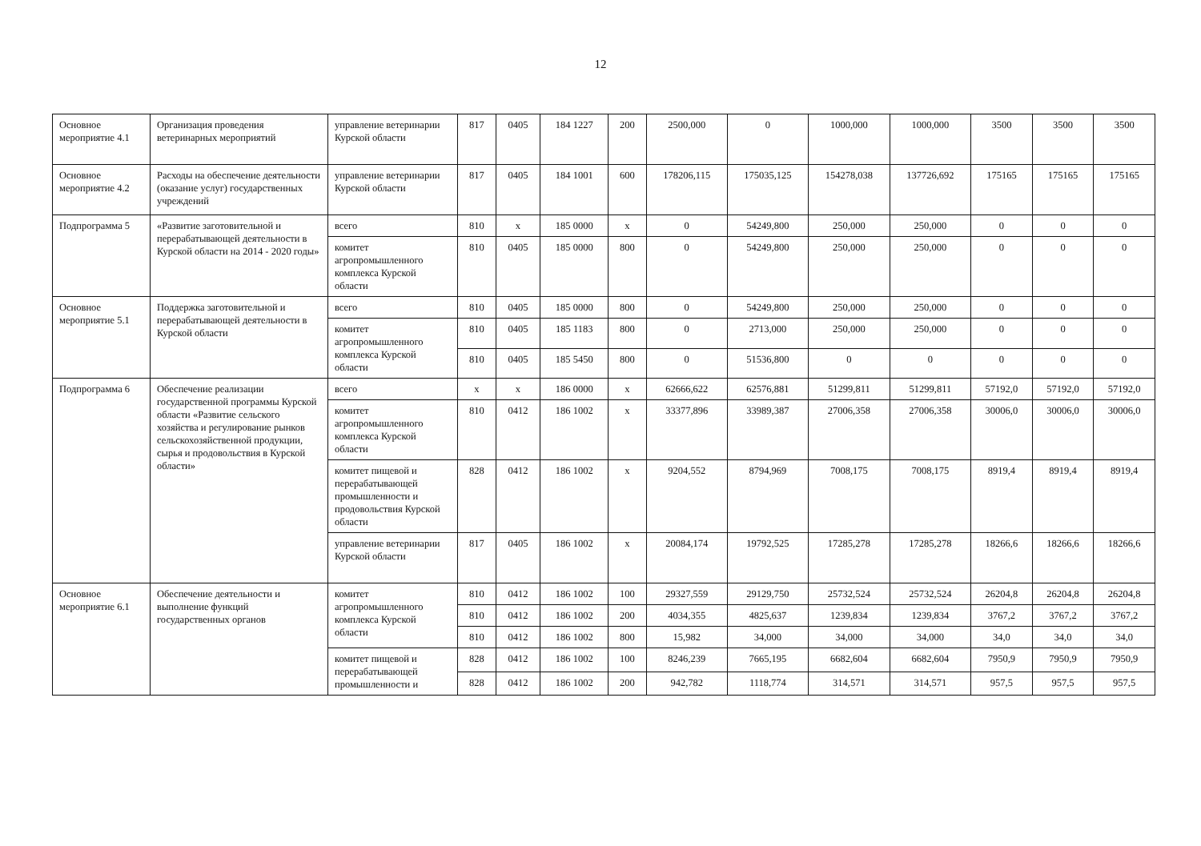12
| Основное мероприятие 4.1 | Организация проведения ветеринарных мероприятий | управление ветеринарии Курской области | 817 | 0405 | 184 1227 | 200 | 2500,000 | 0 | 1000,000 | 1000,000 | 3500 | 3500 | 3500 |
| Основное мероприятие 4.2 | Расходы на обеспечение деятельности (оказание услуг) государственных учреждений | управление ветеринарии Курской области | 817 | 0405 | 184 1001 | 600 | 178206,115 | 175035,125 | 154278,038 | 137726,692 | 175165 | 175165 | 175165 |
| Подпрограмма 5 | «Развитие заготовительной и перерабатывающей деятельности в Курской области на 2014 - 2020 годы» | всего | 810 | x | 185 0000 | x | 0 | 54249,800 | 250,000 | 250,000 | 0 | 0 | 0 |
| | | комитет агропромышленного комплекса Курской области | 810 | 0405 | 185 0000 | 800 | 0 | 54249,800 | 250,000 | 250,000 | 0 | 0 | 0 |
| Основное мероприятие 5.1 | Поддержка заготовительной и перерабатывающей деятельности в Курской области | всего | 810 | 0405 | 185 0000 | 800 | 0 | 54249,800 | 250,000 | 250,000 | 0 | 0 | 0 |
| | | комитет агропромышленного комплекса Курской области | 810 | 0405 | 185 1183 | 800 | 0 | 2713,000 | 250,000 | 250,000 | 0 | 0 | 0 |
| | | | 810 | 0405 | 185 5450 | 800 | 0 | 51536,800 | 0 | 0 | 0 | 0 | 0 |
| Подпрограмма 6 | Обеспечение реализации государственной программы Курской области «Развитие сельского хозяйства и регулирование рынков сельскохозяйственной продукции, сырья и продовольствия в Курской области» | всего | x | x | 186 0000 | x | 62666,622 | 62576,881 | 51299,811 | 51299,811 | 57192,0 | 57192,0 | 57192,0 |
| | | комитет агропромышленного комплекса Курской области | 810 | 0412 | 186 1002 | x | 33377,896 | 33989,387 | 27006,358 | 27006,358 | 30006,0 | 30006,0 | 30006,0 |
| | | комитет пищевой и перерабатывающей промышленности и продовольствия Курской области | 828 | 0412 | 186 1002 | x | 9204,552 | 8794,969 | 7008,175 | 7008,175 | 8919,4 | 8919,4 | 8919,4 |
| | | управление ветеринарии Курской области | 817 | 0405 | 186 1002 | x | 20084,174 | 19792,525 | 17285,278 | 17285,278 | 18266,6 | 18266,6 | 18266,6 |
| Основное мероприятие 6.1 | Обеспечение деятельности и выполнение функций государственных органов | комитет агропромышленного комплекса Курской области | 810 | 0412 | 186 1002 | 100 | 29327,559 | 29129,750 | 25732,524 | 25732,524 | 26204,8 | 26204,8 | 26204,8 |
| | | | 810 | 0412 | 186 1002 | 200 | 4034,355 | 4825,637 | 1239,834 | 1239,834 | 3767,2 | 3767,2 | 3767,2 |
| | | | 810 | 0412 | 186 1002 | 800 | 15,982 | 34,000 | 34,000 | 34,000 | 34,0 | 34,0 | 34,0 |
| | | комитет пищевой и перерабатывающей промышленности и | 828 | 0412 | 186 1002 | 100 | 8246,239 | 7665,195 | 6682,604 | 6682,604 | 7950,9 | 7950,9 | 7950,9 |
| | | | 828 | 0412 | 186 1002 | 200 | 942,782 | 1118,774 | 314,571 | 314,571 | 957,5 | 957,5 | 957,5 |